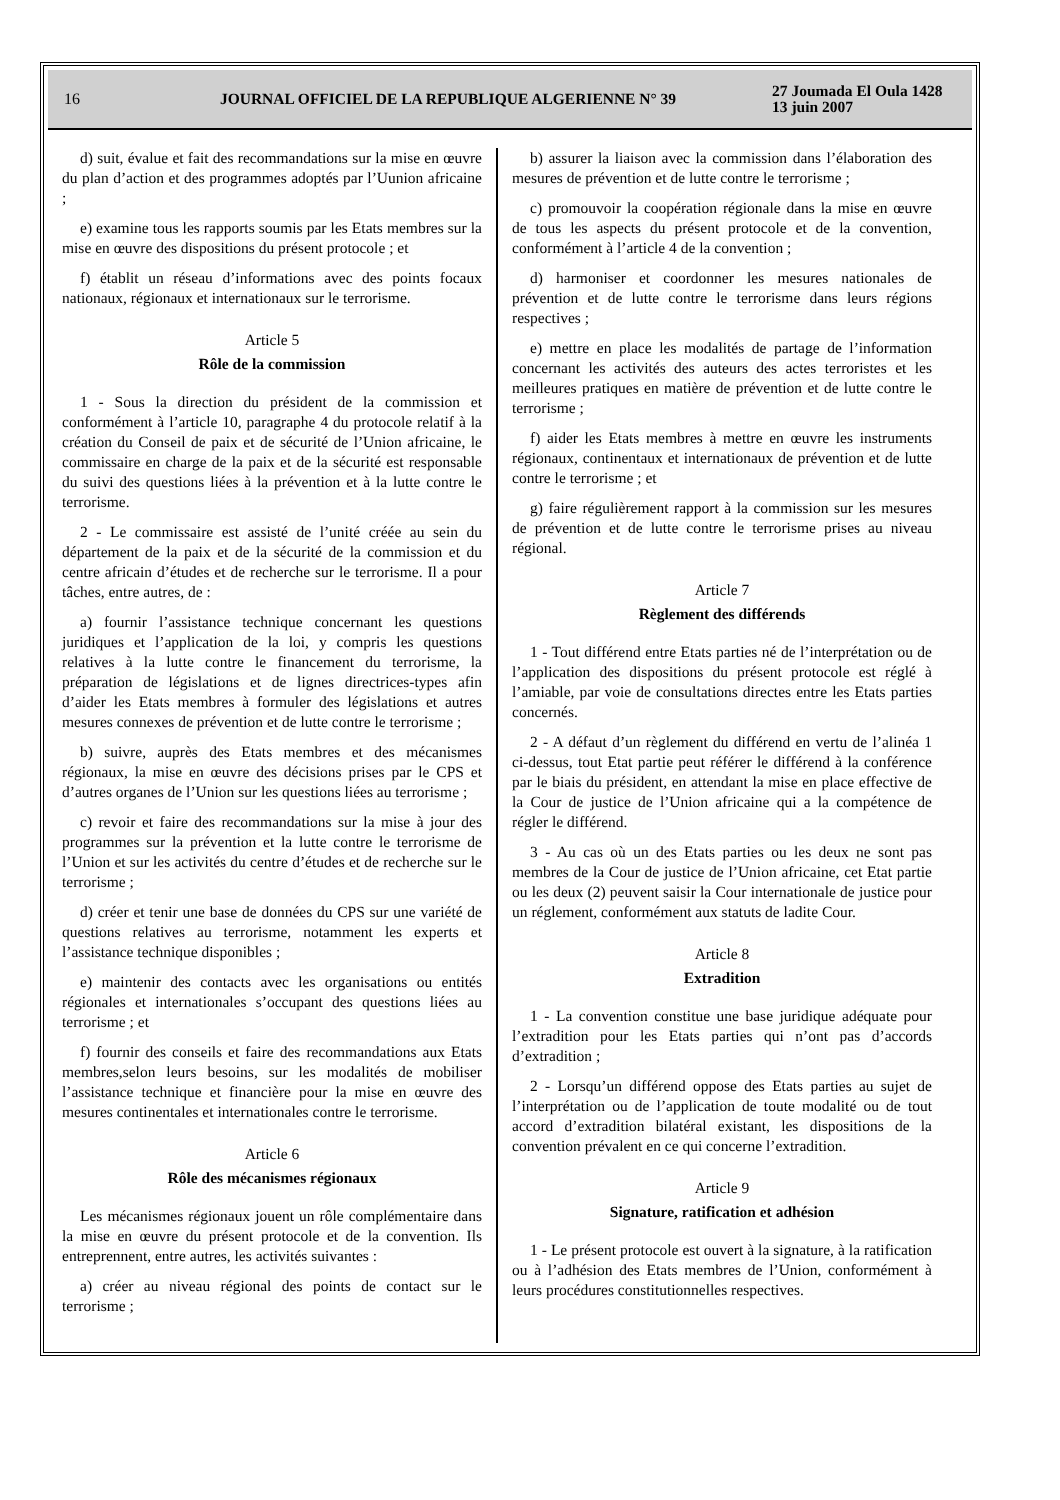16
JOURNAL OFFICIEL DE LA REPUBLIQUE ALGERIENNE N° 39
27 Joumada El Oula 1428
13 juin 2007
d) suit, évalue et fait des recommandations sur la mise en œuvre du plan d’action et des programmes adoptés par l’Uunion africaine ;
e) examine tous les rapports soumis par les Etats membres sur la mise en œuvre des dispositions du présent protocole ; et
f) établit un réseau d’informations avec des points focaux nationaux, régionaux et internationaux sur le terrorisme.
Article 5
Rôle de la commission
1 - Sous la direction du président de la commission et conformément à l’article 10, paragraphe 4 du protocole relatif à la création du Conseil de paix et de sécurité de l’Union africaine, le commissaire en charge de la paix et de la sécurité est responsable du suivi des questions liées à la prévention et à la lutte contre le terrorisme.
2 - Le commissaire est assisté de l’unité créée au sein du département de la paix et de la sécurité de la commission et du centre africain d’études et de recherche sur le terrorisme. Il a pour tâches, entre autres, de :
a) fournir l’assistance technique concernant les questions juridiques et l’application de la loi, y compris les questions relatives à la lutte contre le financement du terrorisme, la préparation de législations et de lignes directrices-types afin d’aider les Etats membres à formuler des législations et autres mesures connexes de prévention et de lutte contre le terrorisme ;
b) suivre, auprès des Etats membres et des mécanismes régionaux, la mise en œuvre des décisions prises par le CPS et d’autres organes de l’Union sur les questions liées au terrorisme ;
c) revoir et faire des recommandations sur la mise à jour des programmes sur la prévention et la lutte contre le terrorisme de l’Union et sur les activités du centre d’études et de recherche sur le terrorisme ;
d) créer et tenir une base de données du CPS sur une variété de questions relatives au terrorisme, notamment les experts et l’assistance technique disponibles ;
e) maintenir des contacts avec les organisations ou entités régionales et internationales s’occupant des questions liées au terrorisme ; et
f) fournir des conseils et faire des recommandations aux Etats membres,selon leurs besoins, sur les modalités de mobiliser l’assistance technique et financière pour la mise en œuvre des mesures continentales et internationales contre le terrorisme.
Article 6
Rôle des mécanismes régionaux
Les mécanismes régionaux jouent un rôle complémentaire dans la mise en œuvre du présent protocole et de la convention. Ils entreprennent, entre autres, les activités suivantes :
a) créer au niveau régional des points de contact sur le terrorisme ;
b) assurer la liaison avec la commission dans l’élaboration des mesures de prévention et de lutte contre le terrorisme ;
c) promouvoir la coopération régionale dans la mise en œuvre de tous les aspects du présent protocole et de la convention, conformément à l’article 4 de la convention ;
d) harmoniser et coordonner les mesures nationales de prévention et de lutte contre le terrorisme dans leurs régions respectives ;
e) mettre en place les modalités de partage de l’information concernant les activités des auteurs des actes terroristes et les meilleures pratiques en matière de prévention et de lutte contre le terrorisme ;
f) aider les Etats membres à mettre en œuvre les instruments régionaux, continentaux et internationaux de prévention et de lutte contre le terrorisme ; et
g) faire régulièrement rapport à la commission sur les mesures de prévention et de lutte contre le terrorisme prises au niveau régional.
Article 7
Règlement des différends
1 - Tout différend entre Etats parties né de l’interprétation ou de l’application des dispositions du présent protocole est réglé à l’amiable, par voie de consultations directes entre les Etats parties concernés.
2 - A défaut d’un règlement du différend en vertu de l’alinéa 1 ci-dessus, tout Etat partie peut référer le différend à la conférence par le biais du président, en attendant la mise en place effective de la Cour de justice de l’Union africaine qui a la compétence de régler le différend.
3 - Au cas où un des Etats parties ou les deux ne sont pas membres de la Cour de justice de l’Union africaine, cet Etat partie ou les deux (2) peuvent saisir la Cour internationale de justice pour un réglement, conformément aux statuts de ladite Cour.
Article 8
Extradition
1 - La convention constitue une base juridique adéquate pour l’extradition pour les Etats parties qui n’ont pas d’accords d’extradition ;
2 - Lorsqu’un différend oppose des Etats parties au sujet de l’interprétation ou de l’application de toute modalité ou de tout accord d’extradition bilatéral existant, les dispositions de la convention prévalent en ce qui concerne l’extradition.
Article 9
Signature, ratification et adhésion
1 - Le présent protocole est ouvert à la signature, à la ratification ou à l’adhésion des Etats membres de l’Union, conformément à leurs procédures constitutionnelles respectives.